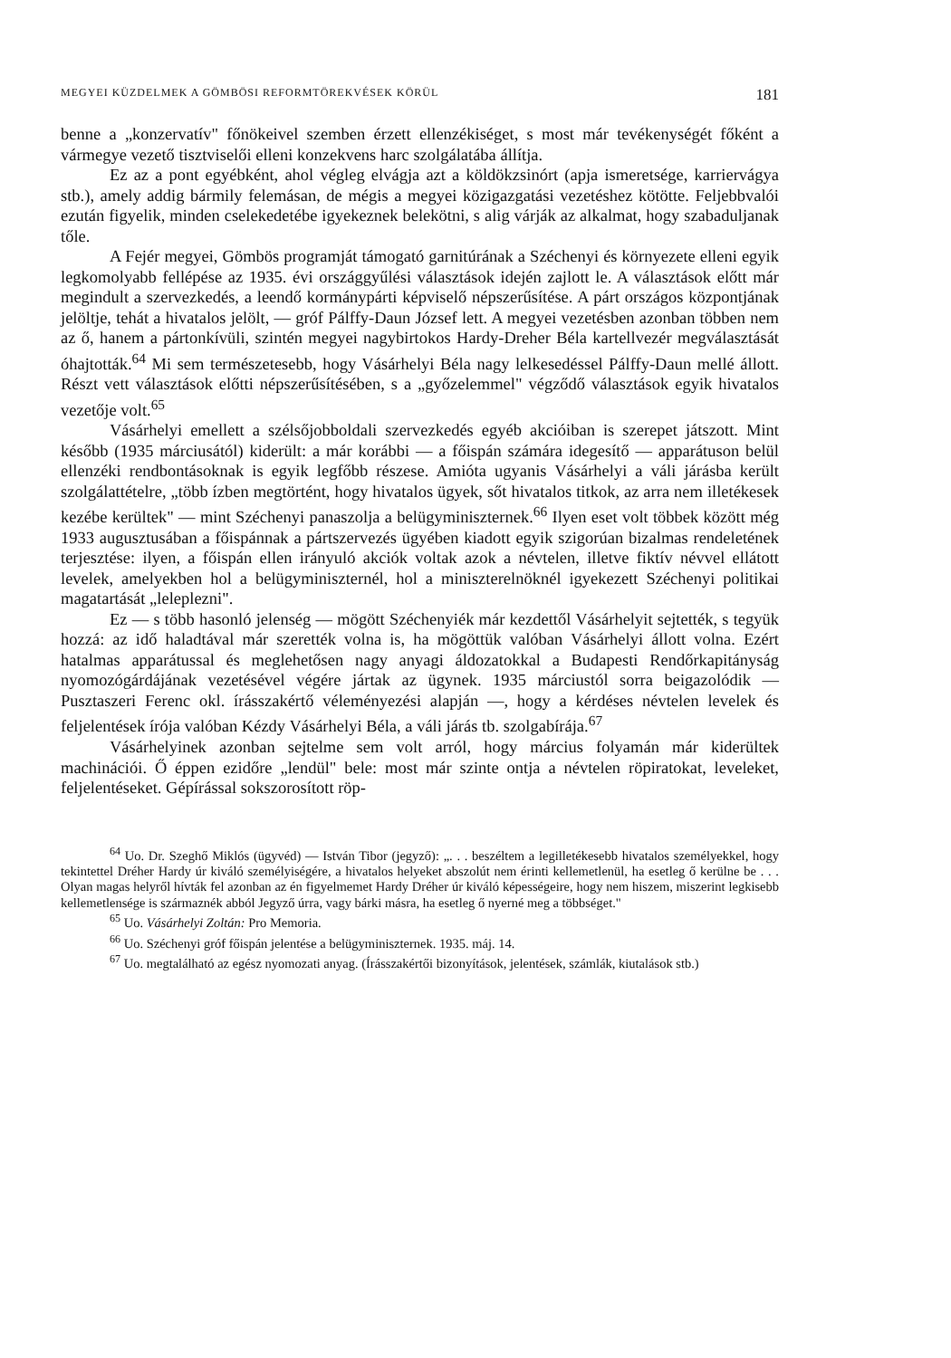MEGYEI KÜZDELMEK A GÖMBÖSI REFORMTÖREKVÉSEK KÖRÜL 181
benne a „konzervatív" főnökeivel szemben érzett ellenzékiséget, s most már tevékenységét főként a vármegye vezető tisztviselői elleni konzekvens harc szolgálatába állítja.
Ez az a pont egyébként, ahol végleg elvágja azt a köldökzsinórt (apja ismeretsége, karriervágya stb.), amely addig bármily felemásan, de mégis a megyei közigazgatási vezetéshez kötötte. Feljebbvalói ezután figyelik, minden cselekedetébe igyekeznek belekötni, s alig várják az alkalmat, hogy szabaduljanak tőle.
A Fejér megyei, Gömbös programját támogató garnitúrának a Széchenyi és környezete elleni egyik legkomolyabb fellépése az 1935. évi országgyűlési választások idején zajlott le. A választások előtt már megindult a szervezkedés, a leendő kormánypárti képviselő népszerűsítése. A párt országos központjának jelöltje, tehát a hivatalos jelölt, — gróf Pálffy-Daun József lett. A megyei vezetésben azonban többen nem az ő, hanem a pártonkívüli, szintén megyei nagybirtokos Hardy-Dreher Béla kartellvezér megválasztását óhajtották.<sup>64</sup> Mi sem természetesebb, hogy Vásárhelyi Béla nagy lelkesedéssel Pálffy-Daun mellé állott. Részt vett választások előtti népszerűsítésében, s a „győzelemmel" végződő választások egyik hivatalos vezetője volt.<sup>65</sup>
Vásárhelyi emellett a szélsőjobboldali szervezkedés egyéb akcióiban is szerepet játszott. Mint később (1935 márciusától) kiderült: a már korábbi — a főispán számára idegesítő — apparátuson belül ellenzéki rendbontásoknak is egyik legfőbb részese. Amióta ugyanis Vásárhelyi a váli járásba került szolgálattételre, „több ízben megtörtént, hogy hivatalos ügyek, sőt hivatalos titkok, az arra nem illetékesek kezébe kerültek" — mint Széchenyi panaszolja a belügyminiszternek.<sup>66</sup> Ilyen eset volt többek között még 1933 augusztusában a főispánnak a pártszervezés ügyében kiadott egyik szigorúan bizalmas rendeletének terjesztése: ilyen, a főispán ellen irányuló akciók voltak azok a névtelen, illetve fiktív névvel ellátott levelek, amelyekben hol a belügyminiszternél, hol a miniszterelnöknél igyekezett Széchenyi politikai magatartását „leleplezni".
Ez — s több hasonló jelenség — mögött Széchenyiék már kezdettől Vásárhelyit sejtették, s tegyük hozzá: az idő haladtával már szerették volna is, ha mögöttük valóban Vásárhelyi állott volna. Ezért hatalmas apparátussal és meglehetősen nagy anyagi áldozatokkal a Budapesti Rendőrkapitányság nyomozógárdájának vezetésével végére jártak az ügynek. 1935 márciustól sorra beigazolódik — Pusztaszeri Ferenc okl. írásszakértő véleményezési alapján —, hogy a kérdéses névtelen levelek és feljelentések írója valóban Kézdy Vásárhelyi Béla, a váli járás tb. szolgabírája.<sup>67</sup>
Vásárhelyinek azonban sejtelme sem volt arról, hogy március folyamán már kiderültek machinációi. Ő éppen ezidőre „lendül" bele: most már szinte ontja a névtelen röpiratokat, leveleket, feljelentéseket. Gépírással sokszorosított röp-
<sup>64</sup> Uo. Dr. Szeghő Miklós (ügyvéd) — István Tibor (jegyző): „. . . beszéltem a legilletékesebb hivatalos személyekkel, hogy tekintettel Dréher Hardy úr kiváló személyiségére, a hivatalos helyeket abszolút nem érinti kellemetlenül, ha esetleg ő kerülne be . . . Olyan magas helyről hívták fel azonban az én figyelmemet Hardy Dréher úr kiváló képességeire, hogy nem hiszem, miszerint legkisebb kellemetlensége is származnék abból Jegyző úrra, vagy bárki másra, ha esetleg ő nyerné meg a többséget."
<sup>65</sup> Uo. Vásárhelyi Zoltán: Pro Memoria.
<sup>66</sup> Uo. Széchenyi gróf főispán jelentése a belügyminiszternek. 1935. máj. 14.
<sup>67</sup> Uo. megtalálható az egész nyomozati anyag. (Írásszakértői bizonyítások, jelentések, számlák, kiutalások stb.)